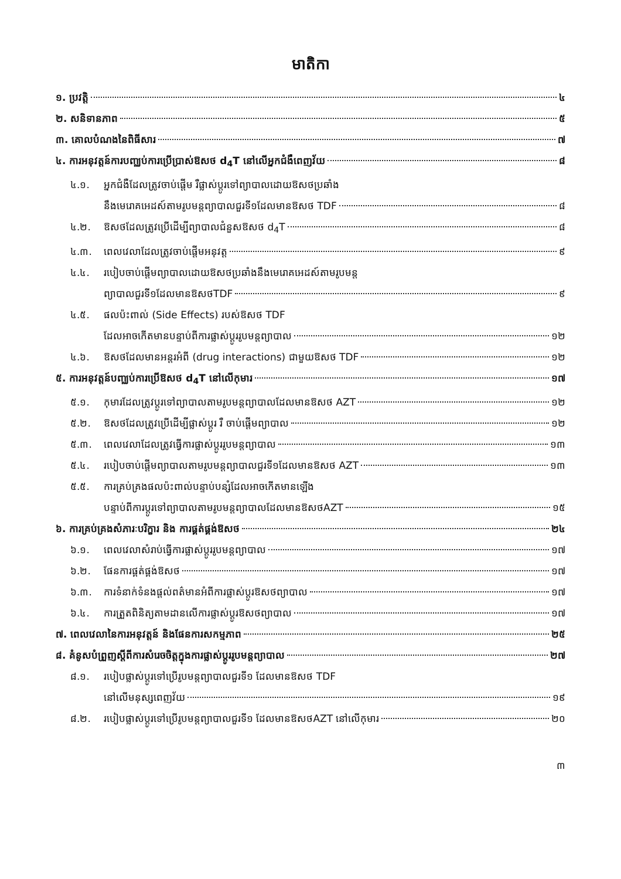មាតិកា
១. ប្រវត្តិ ៤
២. សនិទានភាព ៥
៣. គោលបំណងនៃពិធីសារ ៧
៤. ការអនុវត្តន៍ការបញ្ឈប់ការប្រើប្រាស់ឱសថ d<sub>4</sub>T នៅលើអ្នកជំងឺពេញវ័យ ៨
៤.១. អ្នកជំងឺដែលត្រូវចាប់ផ្តើម រឺផ្លាស់ប្តូរទៅព្យាបាលដោយឱសថប្រឆាំង
នឹងមេរោគអេដស៍តាមរូបមន្តព្យាបាលជួរទី១ដែលមានឱសថ TDF ៨
៤.២. ឱសថដែលត្រូវប្រើដើម្បីព្យាបាលជំនួសឱសថ d<sub>4</sub>T ៨
៤.៣. ពេលវេលាដែលត្រូវចាប់ផ្តើមអនុវត្ត ៩
៤.៤. របៀបចាប់ផ្តើមព្យាបាលដោយឱសថប្រឆាំងនឹងមេរោគអេដស៍តាមរូបមន្ត
ព្យាបាលជួរទី១ដែលមានឱសថTDF ៩
៤.៥. ផលប៉ះពាល់ (Side Effects) របស់ឱសថ TDF
ដែលអាចកើតមានបន្ទាប់ពីការផ្លាស់ប្តូររូបមន្តព្យាបាល ១២
៤.៦. ឱសថដែលមានអន្តរអំពី (drug interactions) ជាមួយឱសថ TDF ១២
៥. ការអនុវត្តន៍បញ្ឈប់ការប្រើឱសថ d<sub>4</sub>T នៅលើកុមារ ១៧
៥.១. កុមារដែលត្រូវប្តូរទៅព្យាបាលតាមរូបមន្តព្យាបាលដែលមានឱសថ AZT ១២
៥.២. ឱសថដែលត្រូវប្រើដើម្បីផ្លាស់ប្តូរ រឺ ចាប់ផ្តើមព្យាបាល ១២
៥.៣. ពេលវេលាដែលត្រូវធ្វើការផ្លាស់ប្តូររូបមន្តព្យាបាល ១៣
៥.៤. របៀបចាប់ផ្តើមព្យាបាលតាមរូបមន្តព្យាបាលជួរទី១ដែលមានឱសថ AZT ១៣
៥.៥. ការគ្រប់គ្រងផលប៉ះពាល់បន្ទាប់បន្សំដែលអាចកើតមានឡើង
បន្ទាប់ពីការប្តូរទៅព្យាបាលតាមរូបមន្តព្យាបាលដែលមានឱសថAZT ១៥
៦. ការគ្រប់គ្រងសំភារៈបរិក្ខារ និង ការផ្គត់ផ្គង់ឱសថ ២៤
៦.១. ពេលវេលាសំរាប់ធ្វើការផ្លាស់ប្តូររូបមន្តព្យាបាល ១៧
៦.២. ផែនការផ្គត់ផ្គង់ឱសថ ១៧
៦.៣. ការទំនាក់ទំនងផ្តល់ពត៌មានអំពីការផ្លាស់ប្តូរឱសថព្យាបាល ១៧
៦.៤. ការត្រួតពិនិត្យតាមដានលើការផ្លាស់ប្តូរឱសថព្យាបាល ១៧
៧. ពេលវេលានៃការអនុវត្តន៍ និងផែនការសកម្មភាព ២៥
៨. គំនូសបំព្រួញស្តីពីការសំរេចចិត្តក្នុងការផ្លាស់ប្តូររូបមន្តព្យាបាល ២៧
៨.១. របៀបផ្លាស់ប្តូរទៅប្រើរូបមន្តព្យាបាលជួរទី១ ដែលមានឱសថ TDF
នៅលើមនុស្សពេញវ័យ ១៩
៨.២. របៀបផ្លាស់ប្តូរទៅប្រើរូបមន្តព្យាបាលជួរទី១ ដែលមានឱសថAZT នៅលើកុមារ ២០
៣